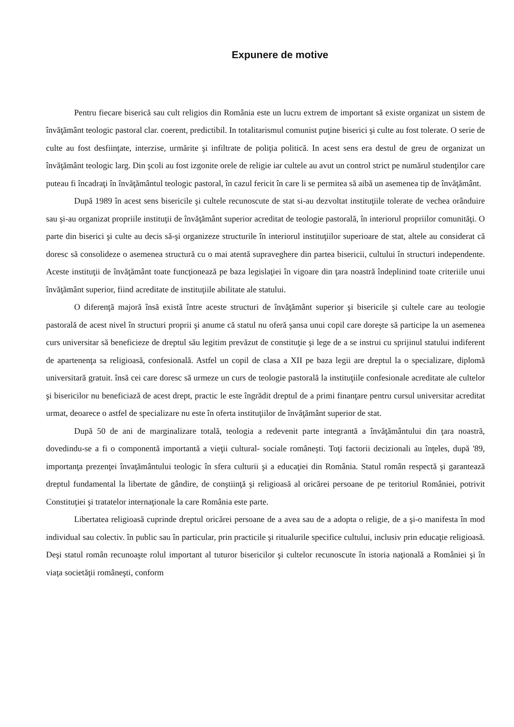Expunere de motive
Pentru fiecare biserică sau cult religios din România este un lucru extrem de important să existe organizat un sistem de învăţământ teologic pastoral clar. coerent, predictibil. In totalitarismul comunist puţine biserici şi culte au fost tolerate. O serie de culte au fost desfiinţate, interzise, urmărite şi infiltrate de poliţia politică. In acest sens era destul de greu de organizat un învăţământ teologic larg. Din şcoli au fost izgonite orele de religie iar cultele au avut un control strict pe numărul studenţilor care puteau fi încadraţi în învăţământul teologic pastoral, în cazul fericit în care li se permitea să aibă un asemenea tip de învăţământ.
După 1989 în acest sens bisericile şi cultele recunoscute de stat si-au dezvoltat instituţiile tolerate de vechea orânduire sau şi-au organizat propriile instituţii de învăţământ superior acreditat de teologie pastorală, în interiorul propriilor comunităţi. O parte din biserici şi culte au decis să-şi organizeze structurile în interiorul instituţiilor superioare de stat, altele au considerat că doresc să consolideze o asemenea structură cu o mai atentă supraveghere din partea bisericii, cultului în structuri independente. Aceste instituţii de învăţământ toate funcţionează pe baza legislaţiei în vigoare din ţara noastră îndeplinind toate criteriile unui învăţământ superior, fiind acreditate de instituţiile abilitate ale statului.
O diferenţă majoră însă există între aceste structuri de învăţământ superior şi bisericile şi cultele care au teologie pastorală de acest nivel în structuri proprii şi anume că statul nu oferă şansa unui copil care doreşte să participe la un asemenea curs universitar să beneficieze de dreptul său legitim prevăzut de constituţie şi lege de a se instrui cu sprijinul statului indiferent de apartenenţa sa religioasă, confesională. Astfel un copil de clasa a XII pe baza legii are dreptul la o specializare, diplomă universitară gratuit. însă cei care doresc să urmeze un curs de teologie pastorală la instituţiile confesionale acreditate ale cultelor şi bisericilor nu beneficiază de acest drept, practic le este îngrădit dreptul de a primi finanţare pentru cursul universitar acreditat urmat, deoarece o astfel de specializare nu este în oferta instituţiilor de învăţământ superior de stat.
După 50 de ani de marginalizare totală, teologia a redevenit parte integrantă a învăţământului din ţara noastră, dovedindu-se a fi o componentă importantă a vieţii cultural- sociale româneşti. Toţi factorii decizionali au înţeles, după '89, importanţa prezenţei învaţământului teologic în sfera culturii şi a educaţiei din România. Statul român respectă şi garantează dreptul fundamental la libertate de gândire, de conştiinţă şi religioasă al oricărei persoane de pe teritoriul României, potrivit Constituţiei şi tratatelor internaţionale la care România este parte.
Libertatea religioasă cuprinde dreptul oricărei persoane de a avea sau de a adopta o religie, de a şi-o manifesta în mod individual sau colectiv. în public sau în particular, prin practicile şi ritualurile specifice cultului, inclusiv prin educaţie religioasă. Deşi statul român recunoaşte rolul important al tuturor bisericilor şi cultelor recunoscute în istoria naţională a României şi în viaţa societăţii româneşti, conform